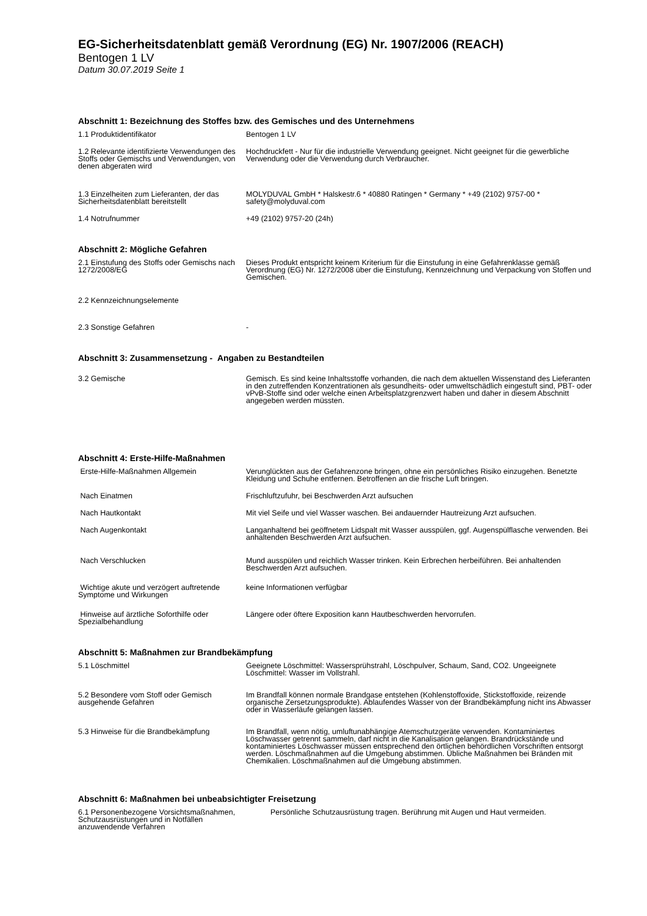EG-Sicherheitsdatenblatt gemäß Verordnung (EG) Nr. 1907/2006 (REACH)
Bentogen 1 LV
Datum 30.07.2019 Seite 1
Abschnitt 1: Bezeichnung des Stoffes bzw. des Gemisches und des Unternehmens
| 1.1 Produktidentifikator | Bentogen 1 LV |
| 1.2 Relevante identifizierte Verwendungen des Stoffs oder Gemischs und Verwendungen, von denen abgeraten wird | Hochdruckfett - Nur für die industrielle Verwendung geeignet. Nicht geeignet für die gewerbliche Verwendung oder die Verwendung durch Verbraucher. |
| 1.3 Einzelheiten zum Lieferanten, der das Sicherheitsdatenblatt bereitstellt | MOLYDUVAL GmbH * Halskestr.6 * 40880 Ratingen * Germany * +49 (2102) 9757-00 * safety@molyduval.com |
| 1.4 Notrufnummer | +49 (2102) 9757-20 (24h) |
Abschnitt 2: Mögliche Gefahren
| 2.1 Einstufung des Stoffs oder Gemischs nach 1272/2008/EG | Dieses Produkt entspricht keinem Kriterium für die Einstufung in eine Gefahrenklasse gemäß Verordnung (EG) Nr. 1272/2008 über die Einstufung, Kennzeichnung und Verpackung von Stoffen und Gemischen. |
| 2.2 Kennzeichnungselemente | |
| 2.3 Sonstige Gefahren | - |
Abschnitt 3: Zusammensetzung - Angaben zu Bestandteilen
| 3.2 Gemische | Gemisch. Es sind keine Inhaltsstoffe vorhanden, die nach dem aktuellen Wissenstand des Lieferanten in den zutreffenden Konzentrationen als gesundheits- oder umweltschädlich eingestuft sind, PBT- oder vPvB-Stoffe sind oder welche einen Arbeitsplatzgrenzwert haben und daher in diesem Abschnitt angegeben werden müssten. |
Abschnitt 4: Erste-Hilfe-Maßnahmen
| Erste-Hilfe-Maßnahmen Allgemein | Verunglückten aus der Gefahrenzone bringen, ohne ein persönliches Risiko einzugehen. Benetzte Kleidung und Schuhe entfernen. Betroffenen an die frische Luft bringen. |
| Nach Einatmen | Frischluftzufuhr, bei Beschwerden Arzt aufsuchen |
| Nach Hautkontakt | Mit viel Seife und viel Wasser waschen. Bei andauernder Hautreizung Arzt aufsuchen. |
| Nach Augenkontakt | Langanhaltend bei geöffnetem Lidspalt mit Wasser ausspülen, ggf. Augenspülflasche verwenden. Bei anhaltenden Beschwerden Arzt aufsuchen. |
| Nach Verschlucken | Mund ausspülen und reichlich Wasser trinken. Kein Erbrechen herbeiführen. Bei anhaltenden Beschwerden Arzt aufsuchen. |
| Wichtige akute und verzögert auftretende Symptome und Wirkungen | keine Informationen verfügbar |
| Hinweise auf ärztliche Soforthilfe oder Spezialbehandlung | Längere oder öftere Exposition kann Hautbeschwerden hervorrufen. |
Abschnitt 5: Maßnahmen zur Brandbekämpfung
| 5.1 Löschmittel | Geeignete Löschmittel: Wassersprühstrahl, Löschpulver, Schaum, Sand, CO2. Ungeeignete Löschmittel: Wasser im Vollstrahl. |
| 5.2 Besondere vom Stoff oder Gemisch ausgehende Gefahren | Im Brandfall können normale Brandgase entstehen (Kohlenstoffoxide, Stickstoffoxide, reizende organische Zersetzungsprodukte). Ablaufendes Wasser von der Brandbekämpfung nicht ins Abwasser oder in Wasserläufe gelangen lassen. |
| 5.3 Hinweise für die Brandbekämpfung | Im Brandfall, wenn nötig, umluftunabhängige Atemschutzgeräte verwenden. Kontaminiertes Löschwasser getrennt sammeln, darf nicht in die Kanalisation gelangen. Brandrückstände und kontaminiertes Löschwasser müssen entsprechend den örtlichen behördlichen Vorschriften entsorgt werden. Löschmaßnahmen auf die Umgebung abstimmen. Übliche Maßnahmen bei Bränden mit Chemikalien. Löschmaßnahmen auf die Umgebung abstimmen. |
Abschnitt 6: Maßnahmen bei unbeabsichtigter Freisetzung
| 6.1 Personenbezogene Vorsichtsmaßnahmen, Schutzausrüstungen und in Notfällen anzuwendende Verfahren | Persönliche Schutzausrüstung tragen. Berührung mit Augen und Haut vermeiden. |